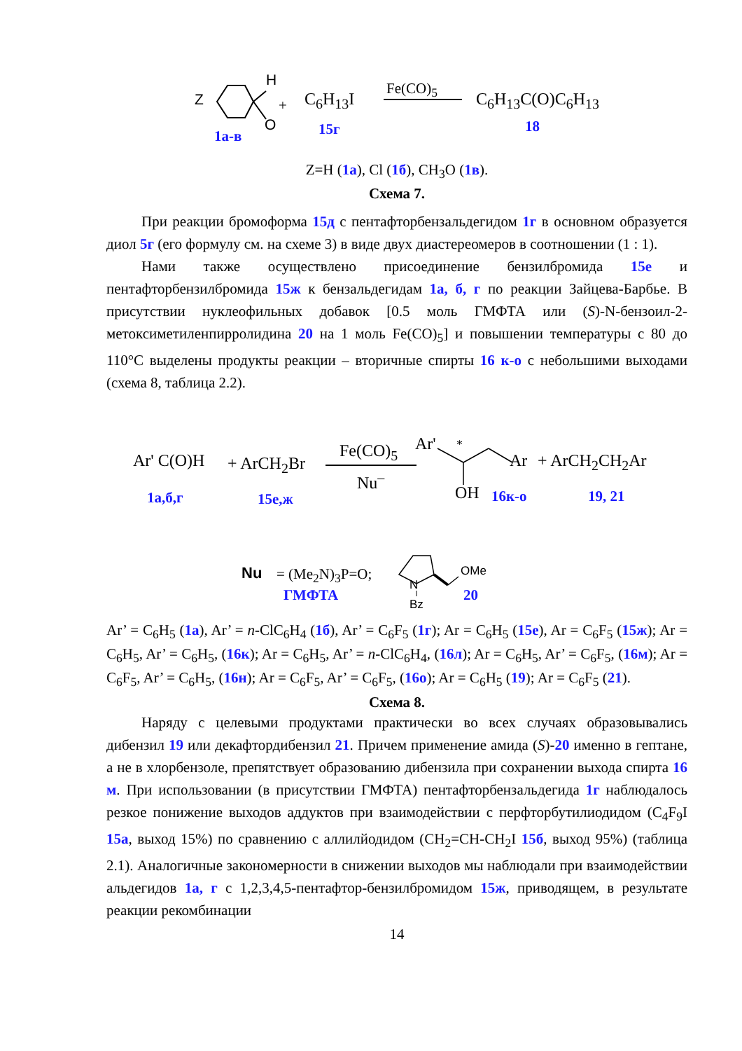Z
H
O
+ C<sub>6</sub>H<sub>13</sub>I
Fe(CO)<sub>5</sub>
C<sub>6</sub>H<sub>13</sub>C(O)C<sub>6</sub>H<sub>13</sub>
1а-в 15г 18
Z=H (1а), Cl (1б), CH<sub>3</sub>O (1в).
Схема 7.
При реакции бромоформа 15д с пентафторбензальдегидом 1г в основном образуется диол 5г (его формулу см. на схеме 3) в виде двух диастереомеров в соотношении (1 : 1).
Нами также осуществлено присоединение бензилбромида 15е и пентафторбензилбромида 15ж к бензальдегидам 1а, б, г по реакции Зайцева-Барбье. В присутствии нуклеофильных добавок [0.5 моль ГМФТА или (S)-N-бензоил-2-метоксиметиленпирролидина 20 на 1 моль Fe(CO)<sub>5</sub>] и повышении температуры с 80 до 110°C выделены продукты реакции – вторичные спирты 16 к-о с небольшими выходами (схема 8, таблица 2.2).
Ar' C(O)H + ArCH<sub>2</sub>Br
Fe(CO)<sub>5</sub>
Nu<sup>–</sup>
Ar' *
Ar + ArCH<sub>2</sub>CH<sub>2</sub>Ar
OH 1а,б,г 15е,ж 16к-о 19, 21
Nu = (Me<sub>2</sub>N)<sub>3</sub>P=O;
ГМФТА
N
Bz
OMe
20
Ar’ = C<sub>6</sub>H<sub>5</sub> (1а), Ar’ = n-ClC<sub>6</sub>H<sub>4</sub> (1б), Ar’ = C<sub>6</sub>F<sub>5</sub> (1г); Ar = C<sub>6</sub>H<sub>5</sub> (15е), Ar = C<sub>6</sub>F<sub>5</sub> (15ж); Ar = C<sub>6</sub>H<sub>5</sub>, Ar’ = C<sub>6</sub>H<sub>5</sub>, (16к); Ar = C<sub>6</sub>H<sub>5</sub>, Ar’ = n-ClC<sub>6</sub>H<sub>4</sub>, (16л); Ar = C<sub>6</sub>H<sub>5</sub>, Ar’ = C<sub>6</sub>F<sub>5</sub>, (16м); Ar = C<sub>6</sub>F<sub>5</sub>, Ar’ = C<sub>6</sub>H<sub>5</sub>, (16н); Ar = C<sub>6</sub>F<sub>5</sub>, Ar’ = C<sub>6</sub>F<sub>5</sub>, (16о); Ar = C<sub>6</sub>H<sub>5</sub> (19); Ar = C<sub>6</sub>F<sub>5</sub> (21).
Схема 8.
Наряду с целевыми продуктами практически во всех случаях образовывались дибензил 19 или декафтордибензил 21. Причем применение амида (S)-20 именно в гептане, а не в хлорбензоле, препятствует образованию дибензила при сохранении выхода спирта 16 м. При использовании (в присутствии ГМФТА) пентафторбензальдегида 1г наблюдалось резкое понижение выходов аддуктов при взаимодействии с перфторбутилиодидом (C<sub>4</sub>F<sub>9</sub>I 15а, выход 15%) по сравнению с аллилйодидом (CH<sub>2</sub>=CH-CH<sub>2</sub>I 15б, выход 95%) (таблица 2.1). Аналогичные закономерности в снижении выходов мы наблюдали при взаимодействии альдегидов 1а, г с 1,2,3,4,5-пентафтор-бензилбромидом 15ж, приводящем, в результате реакции рекомбинации
14